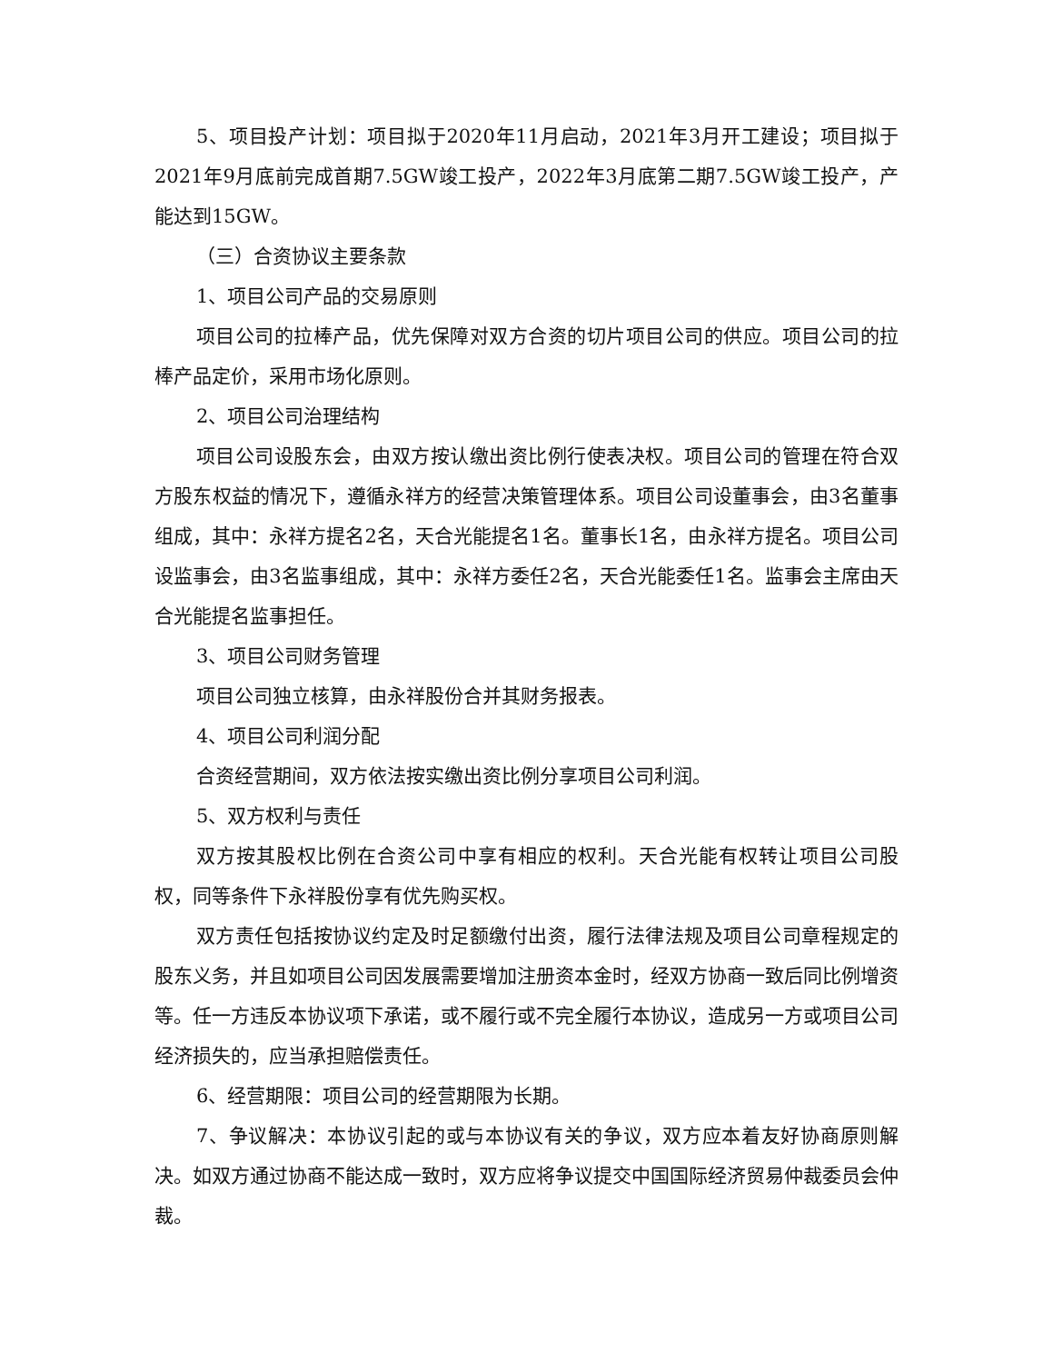5、项目投产计划：项目拟于2020年11月启动，2021年3月开工建设；项目拟于2021年9月底前完成首期7.5GW竣工投产，2022年3月底第二期7.5GW竣工投产，产能达到15GW。
（三）合资协议主要条款
1、项目公司产品的交易原则
项目公司的拉棒产品，优先保障对双方合资的切片项目公司的供应。项目公司的拉棒产品定价，采用市场化原则。
2、项目公司治理结构
项目公司设股东会，由双方按认缴出资比例行使表决权。项目公司的管理在符合双方股东权益的情况下，遵循永祥方的经营决策管理体系。项目公司设董事会，由3名董事组成，其中：永祥方提名2名，天合光能提名1名。董事长1名，由永祥方提名。项目公司设监事会，由3名监事组成，其中：永祥方委任2名，天合光能委任1名。监事会主席由天合光能提名监事担任。
3、项目公司财务管理
项目公司独立核算，由永祥股份合并其财务报表。
4、项目公司利润分配
合资经营期间，双方依法按实缴出资比例分享项目公司利润。
5、双方权利与责任
双方按其股权比例在合资公司中享有相应的权利。天合光能有权转让项目公司股权，同等条件下永祥股份享有优先购买权。
双方责任包括按协议约定及时足额缴付出资，履行法律法规及项目公司章程规定的股东义务，并且如项目公司因发展需要增加注册资本金时，经双方协商一致后同比例增资等。任一方违反本协议项下承诺，或不履行或不完全履行本协议，造成另一方或项目公司经济损失的，应当承担赔偿责任。
6、经营期限：项目公司的经营期限为长期。
7、争议解决：本协议引起的或与本协议有关的争议，双方应本着友好协商原则解决。如双方通过协商不能达成一致时，双方应将争议提交中国国际经济贸易仲裁委员会仲裁。